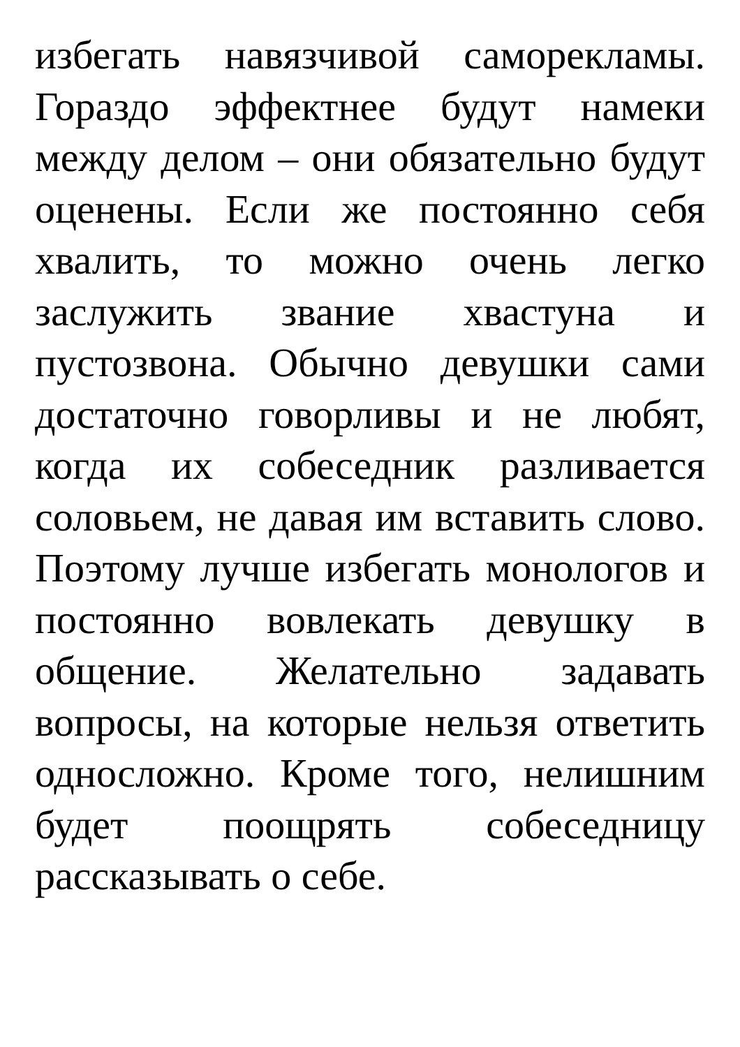избегать навязчивой саморекламы. Гораздо эффектнее будут намеки между делом – они обязательно будут оценены. Если же постоянно себя хвалить, то можно очень легко заслужить звание хвастуна и пустозвона. Обычно девушки сами достаточно говорливы и не любят, когда их собеседник разливается соловьем, не давая им вставить слово. Поэтому лучше избегать монологов и постоянно вовлекать девушку в общение. Желательно задавать вопросы, на которые нельзя ответить односложно. Кроме того, нелишним будет поощрять собеседницу рассказывать о себе.